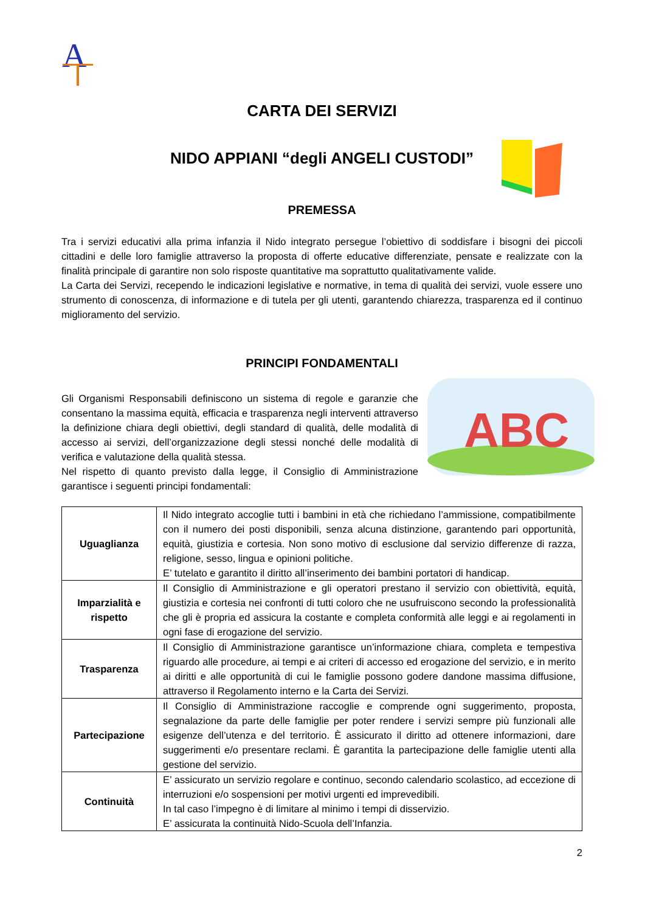A
CARTA DEI SERVIZI
NIDO APPIANI “degli ANGELI CUSTODI”
PREMESSA
Tra i servizi educativi alla prima infanzia il Nido integrato persegue l’obiettivo di soddisfare i bisogni dei piccoli cittadini e delle loro famiglie attraverso la proposta di offerte educative differenziate, pensate e realizzate con la finalità principale di garantire non solo risposte quantitative ma soprattutto qualitativamente valide.
La Carta dei Servizi, recependo le indicazioni legislative e normative, in tema di qualità dei servizi, vuole essere uno strumento di conoscenza, di informazione e di tutela per gli utenti, garantendo chiarezza, trasparenza ed il continuo miglioramento del servizio.
PRINCIPI FONDAMENTALI
ABC
Gli Organismi Responsabili definiscono un sistema di regole e garanzie che consentano la massima equità, efficacia e trasparenza negli interventi attraverso la definizione chiara degli obiettivi, degli standard di qualità, delle modalità di accesso ai servizi, dell’organizzazione degli stessi nonché delle modalità di verifica e valutazione della qualità stessa.
Nel rispetto di quanto previsto dalla legge, il Consiglio di Amministrazione garantisce i seguenti principi fondamentali:
| Uguaglianza | Il Nido integrato accoglie tutti i bambini in età che richiedano l’ammissione, compatibilmente con il numero dei posti disponibili, senza alcuna distinzione, garantendo pari opportunità, equità, giustizia e cortesia. Non sono motivo di esclusione dal servizio differenze di razza, religione, sesso, lingua e opinioni politiche. E’ tutelato e garantito il diritto all’inserimento dei bambini portatori di handicap. |
| Imparzialità e rispetto | Il Consiglio di Amministrazione e gli operatori prestano il servizio con obiettività, equità, giustizia e cortesia nei confronti di tutti coloro che ne usufruiscono secondo la professionalità che gli è propria ed assicura la costante e completa conformità alle leggi e ai regolamenti in ogni fase di erogazione del servizio. |
| Trasparenza | Il Consiglio di Amministrazione garantisce un’informazione chiara, completa e tempestiva riguardo alle procedure, ai tempi e ai criteri di accesso ed erogazione del servizio, e in merito ai diritti e alle opportunità di cui le famiglie possono godere dandone massima diffusione, attraverso il Regolamento interno e la Carta dei Servizi. |
| Partecipazione | Il Consiglio di Amministrazione raccoglie e comprende ogni suggerimento, proposta, segnalazione da parte delle famiglie per poter rendere i servizi sempre più funzionali alle esigenze dell’utenza e del territorio. È assicurato il diritto ad ottenere informazioni, dare suggerimenti e/o presentare reclami. È garantita la partecipazione delle famiglie utenti alla gestione del servizio. |
| Continuità | E’ assicurato un servizio regolare e continuo, secondo calendario scolastico, ad eccezione di interruzioni e/o sospensioni per motivi urgenti ed imprevedibili. In tal caso l’impegno è di limitare al minimo i tempi di disservizio. E’ assicurata la continuità Nido-Scuola dell’Infanzia. |
2